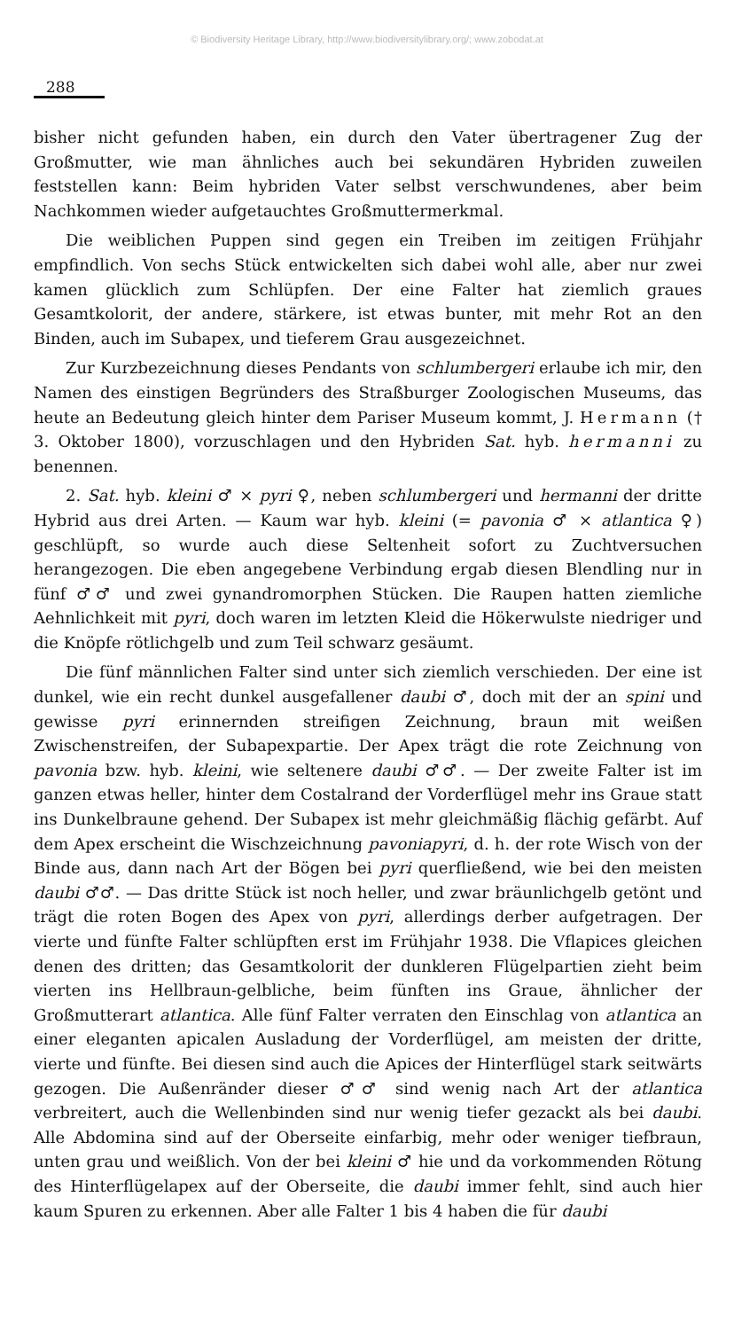© Biodiversity Heritage Library, http://www.biodiversitylibrary.org/; www.zobodat.at
288
bisher nicht gefunden haben, ein durch den Vater übertragener Zug der Großmutter, wie man ähnliches auch bei sekundären Hybriden zuweilen feststellen kann: Beim hybriden Vater selbst verschwundenes, aber beim Nachkommen wieder aufgetauchtes Großmuttermerkmal.
Die weiblichen Puppen sind gegen ein Treiben im zeitigen Frühjahr empfindlich. Von sechs Stück entwickelten sich dabei wohl alle, aber nur zwei kamen glücklich zum Schlüpfen. Der eine Falter hat ziemlich graues Gesamtkolorit, der andere, stärkere, ist etwas bunter, mit mehr Rot an den Binden, auch im Subapex, und tieferem Grau ausgezeichnet.
Zur Kurzbezeichnung dieses Pendants von schlumbergeri erlaube ich mir, den Namen des einstigen Begründers des Straßburger Zoologischen Museums, das heute an Bedeutung gleich hinter dem Pariser Museum kommt, J. Hermann († 3. Oktober 1800), vorzuschlagen und den Hybriden Sat. hyb. hermanni zu benennen.
2. Sat. hyb. kleini ♂ × pyri ♀, neben schlumbergeri und hermanni der dritte Hybrid aus drei Arten. — Kaum war hyb. kleini (= pavonia ♂ × atlantica ♀) geschlüpft, so wurde auch diese Seltenheit sofort zu Zuchtversuchen herangezogen. Die eben angegebene Verbindung ergab diesen Blendling nur in fünf ♂♂ und zwei gynandromorphen Stücken. Die Raupen hatten ziemliche Aehnlichkeit mit pyri, doch waren im letzten Kleid die Hökerwulste niedriger und die Knöpfe rötlichgelb und zum Teil schwarz gesäumt.
Die fünf männlichen Falter sind unter sich ziemlich verschieden. Der eine ist dunkel, wie ein recht dunkel ausgefallener daubi ♂, doch mit der an spini und gewisse pyri erinnernden streifigen Zeichnung, braun mit weißen Zwischenstreifen, der Subapexpartie. Der Apex trägt die rote Zeichnung von pavonia bzw. hyb. kleini, wie seltenere daubi ♂♂. — Der zweite Falter ist im ganzen etwas heller, hinter dem Costalrand der Vorderflügel mehr ins Graue statt ins Dunkelbraune gehend. Der Subapex ist mehr gleichmäßig flächig gefärbt. Auf dem Apex erscheint die Wischzeichnung pavoniapyri, d. h. der rote Wisch von der Binde aus, dann nach Art der Bögen bei pyri querfließend, wie bei den meisten daubi ♂♂. — Das dritte Stück ist noch heller, und zwar bräunlichgelb getönt und trägt die roten Bogen des Apex von pyri, allerdings derber aufgetragen. Der vierte und fünfte Falter schlüpften erst im Frühjahr 1938. Die Vflapices gleichen denen des dritten; das Gesamtkolorit der dunkleren Flügelpartien zieht beim vierten ins Hellbraun-gelbliche, beim fünften ins Graue, ähnlicher der Großmutterart atlantica. Alle fünf Falter verraten den Einschlag von atlantica an einer eleganten apicalen Ausladung der Vorderflügel, am meisten der dritte, vierte und fünfte. Bei diesen sind auch die Apices der Hinterflügel stark seitwärts gezogen. Die Außenränder dieser ♂♂ sind wenig nach Art der atlantica verbreitert, auch die Wellenbinden sind nur wenig tiefer gezackt als bei daubi. Alle Abdomina sind auf der Oberseite einfarbig, mehr oder weniger tiefbraun, unten grau und weißlich. Von der bei kleini ♂ hie und da vorkommenden Rötung des Hinterflügelapex auf der Oberseite, die daubi immer fehlt, sind auch hier kaum Spuren zu erkennen. Aber alle Falter 1 bis 4 haben die für daubi